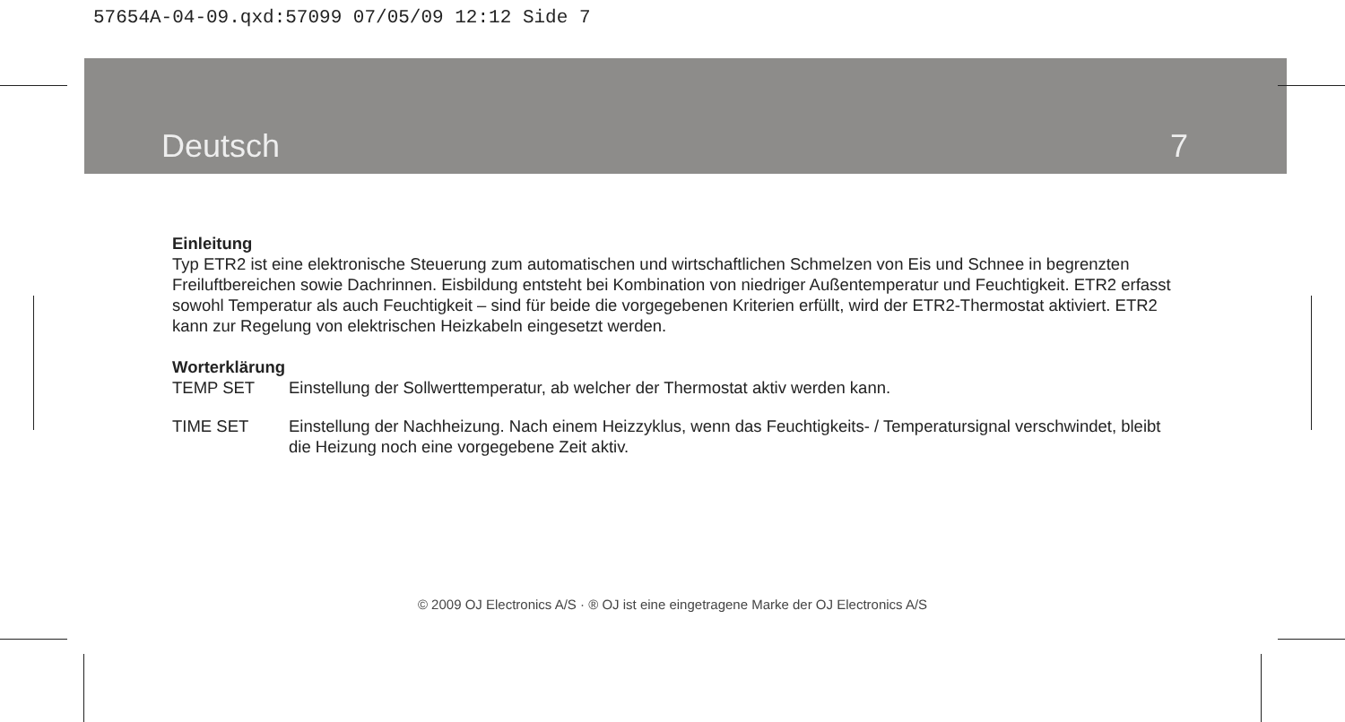57654A-04-09.qxd:57099 07/05/09 12:12 Side 7
Deutsch 7
Einleitung
Typ ETR2 ist eine elektronische Steuerung zum automatischen und wirtschaftlichen Schmelzen von Eis und Schnee in begrenzten Freiluftbereichen sowie Dachrinnen. Eisbildung entsteht bei Kombination von niedriger Außentemperatur und Feuchtigkeit. ETR2 erfasst sowohl Temperatur als auch Feuchtigkeit – sind für beide die vorgegebenen Kriterien erfüllt, wird der ETR2-Thermostat aktiviert. ETR2 kann zur Regelung von elektrischen Heizkabeln eingesetzt werden.
Worterklärung
TEMP SET Einstellung der Sollwerttemperatur, ab welcher der Thermostat aktiv werden kann.
TIME SET Einstellung der Nachheizung. Nach einem Heizzyklus, wenn das Feuchtigkeits- / Temperatursignal verschwindet, bleibt die Heizung noch eine vorgegebene Zeit aktiv.
© 2009 OJ Electronics A/S · ® OJ ist eine eingetragene Marke der OJ Electronics A/S